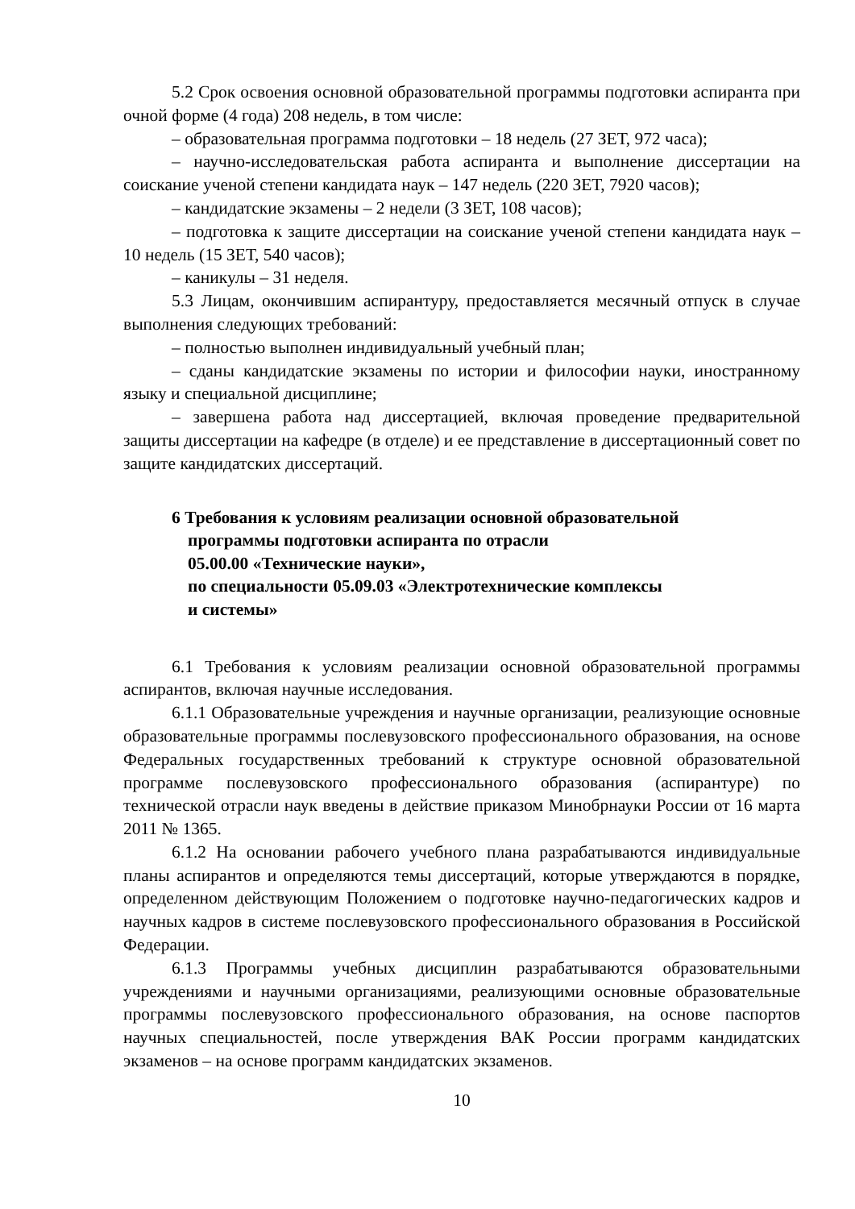5.2 Срок освоения основной образовательной программы подготовки аспиранта при очной форме (4 года) 208 недель, в том числе:
– образовательная программа подготовки – 18 недель (27 ЗЕТ, 972 часа);
– научно-исследовательская работа аспиранта и выполнение диссертации на соискание ученой степени кандидата наук – 147 недель (220 ЗЕТ, 7920 часов);
– кандидатские экзамены – 2 недели (3 ЗЕТ, 108 часов);
– подготовка к защите диссертации на соискание ученой степени кандидата наук – 10 недель (15 ЗЕТ, 540 часов);
– каникулы – 31 неделя.
5.3 Лицам, окончившим аспирантуру, предоставляется месячный отпуск в случае выполнения следующих требований:
– полностью выполнен индивидуальный учебный план;
– сданы кандидатские экзамены по истории и философии науки, иностранному языку и специальной дисциплине;
– завершена работа над диссертацией, включая проведение предварительной защиты диссертации на кафедре (в отделе) и ее представление в диссертационный совет по защите кандидатских диссертаций.
6 Требования к условиям реализации основной образовательной
программы подготовки аспиранта по отрасли
05.00.00 «Технические науки»,
по специальности 05.09.03 «Электротехнические комплексы
и системы»
6.1 Требования к условиям реализации основной образовательной программы аспирантов, включая научные исследования.
6.1.1 Образовательные учреждения и научные организации, реализующие основные образовательные программы послевузовского профессионального образования, на основе Федеральных государственных требований к структуре основной образовательной программе послевузовского профессионального образования (аспирантуре) по технической отрасли наук введены в действие приказом Минобрнауки России от 16 марта 2011 № 1365.
6.1.2 На основании рабочего учебного плана разрабатываются индивидуальные планы аспирантов и определяются темы диссертаций, которые утверждаются в порядке, определенном действующим Положением о подготовке научно-педагогических кадров и научных кадров в системе послевузовского профессионального образования в Российской Федерации.
6.1.3 Программы учебных дисциплин разрабатываются образовательными учреждениями и научными организациями, реализующими основные образовательные программы послевузовского профессионального образования, на основе паспортов научных специальностей, после утверждения ВАК России программ кандидатских экзаменов – на основе программ кандидатских экзаменов.
10